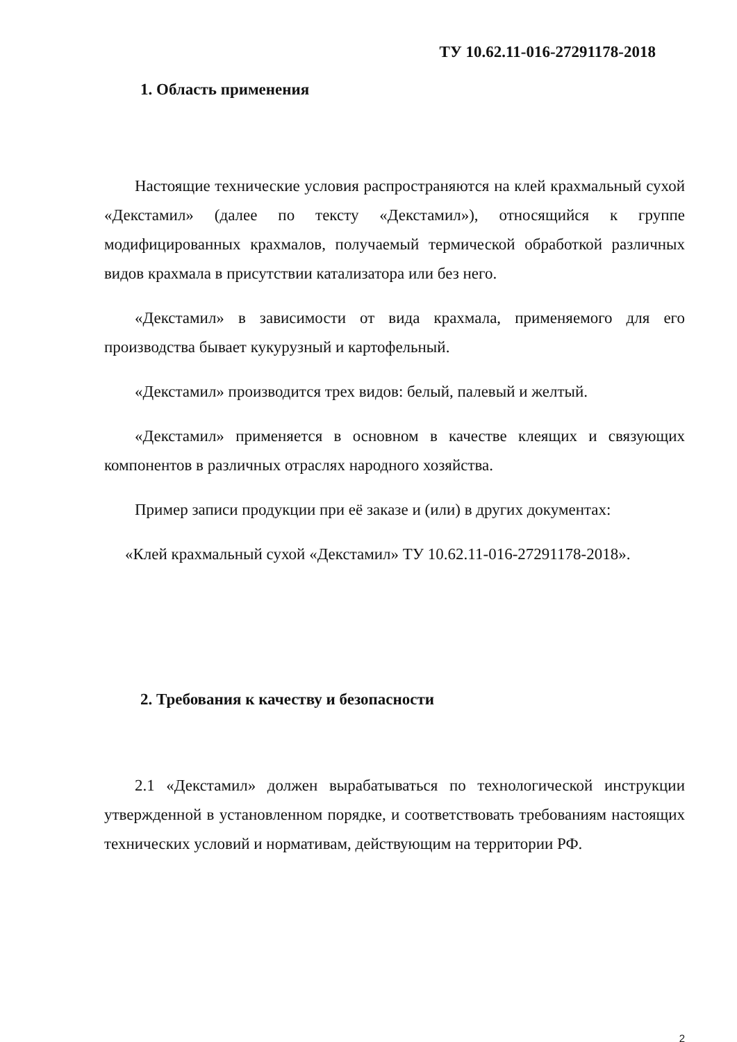ТУ 10.62.11-016-27291178-2018
1. Область применения
Настоящие технические условия распространяются на клей крахмальный сухой «Декстамил» (далее по тексту «Декстамил»), относящийся к группе модифицированных крахмалов, получаемый термической обработкой различных видов крахмала в присутствии катализатора или без него.
«Декстамил» в зависимости от вида крахмала, применяемого для его производства бывает кукурузный и картофельный.
«Декстамил» производится трех видов: белый, палевый и желтый.
«Декстамил» применяется в основном в качестве клеящих и связующих компонентов в различных отраслях народного хозяйства.
Пример записи продукции при её заказе и (или) в других документах:
«Клей крахмальный сухой «Декстамил» ТУ 10.62.11-016-27291178-2018».
2. Требования к качеству и безопасности
2.1 «Декстамил» должен вырабатываться по технологической инструкции утвержденной в установленном порядке, и соответствовать требованиям настоящих технических условий и нормативам, действующим на территории РФ.
2